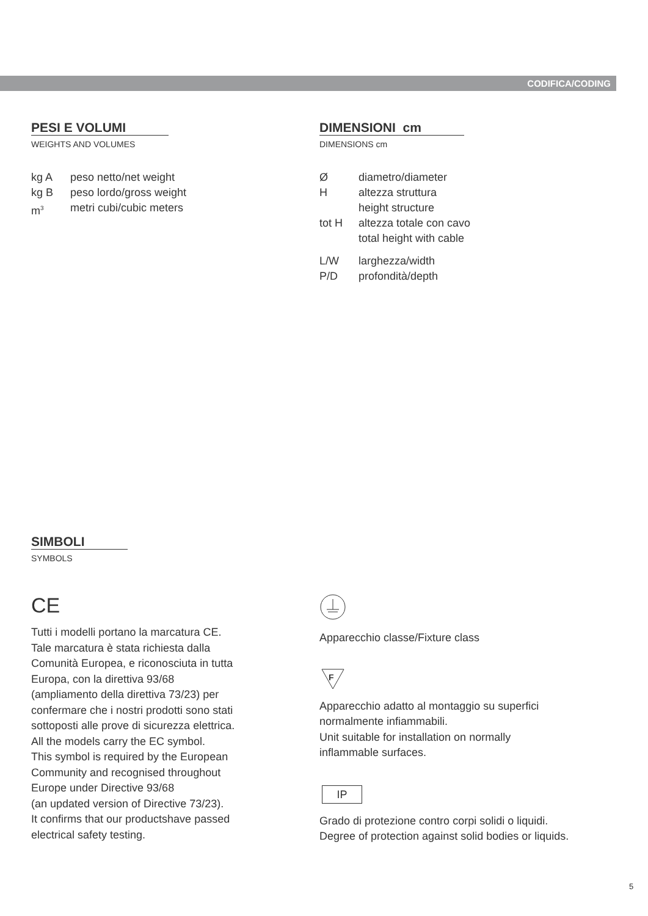CODIFICA/CODING
PESI E VOLUMI
WEIGHTS AND VOLUMES
| kg A | peso netto/net weight |
| kg B | peso lordo/gross weight |
| m<sup>3</sup> | metri cubi/cubic meters |
DIMENSIONI cm
DIMENSIONS cm
| Ø | diametro/diameter |
| H | altezza struttura height structure |
| tot H | altezza totale con cavo total height with cable |
| L/W | larghezza/width |
| P/D | profondità/depth |
SIMBOLI
SYMBOLS
CE
Tutti i modelli portano la marcatura CE.
Tale marcatura è stata richiesta dalla
Comunità Europea, e riconosciuta in tutta
Europa, con la direttiva 93/68
(ampliamento della direttiva 73/23) per
confermare che i nostri prodotti sono stati
sottoposti alle prove di sicurezza elettrica.
All the models carry the EC symbol.
This symbol is required by the European
Community and recognised throughout
Europe under Directive 93/68
(an updated version of Directive 73/23).
It confirms that our productshave passed
electrical safety testing.
Apparecchio classe/Fixture class
F
Apparecchio adatto al montaggio su superfici
normalmente infiammabili.
Unit suitable for installation on normally
inflammable surfaces.
IP
Grado di protezione contro corpi solidi o liquidi.
Degree of protection against solid bodies or liquids.
5